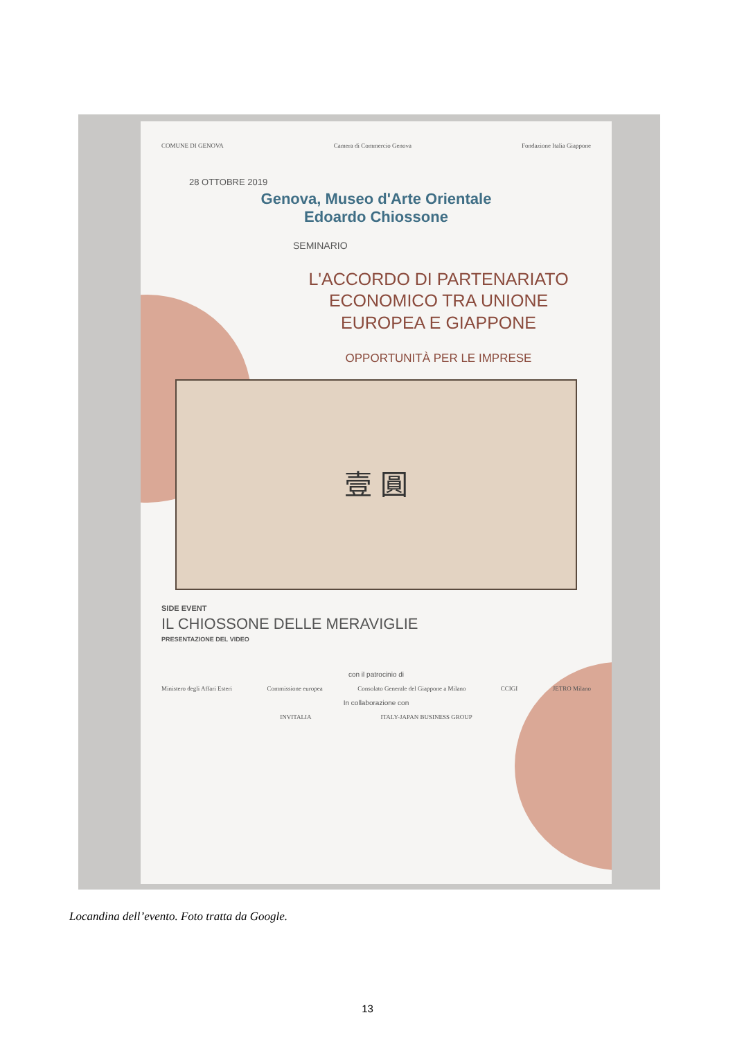COMUNE DI GENOVA Camera di Commercio Genova Fondazione Italia Giappone
28 OTTOBRE 2019
Genova, Museo d'Arte Orientale
Edoardo Chiossone
SEMINARIO
L'ACCORDO DI PARTENARIATO
ECONOMICO TRA UNIONE
EUROPEA E GIAPPONE
OPPORTUNITÀ PER LE IMPRESE
壹 圓
SIDE EVENT
IL CHIOSSONE DELLE MERAVIGLIE
PRESENTAZIONE DEL VIDEO
con il patrocinio di
Ministero degli Affari Esteri Commissione europea Consolato Generale del Giappone a Milano CCIGI JETRO Milano
In collaborazione con
INVITALIA ITALY-JAPAN BUSINESS GROUP
Locandina dell’evento. Foto tratta da Google.
13